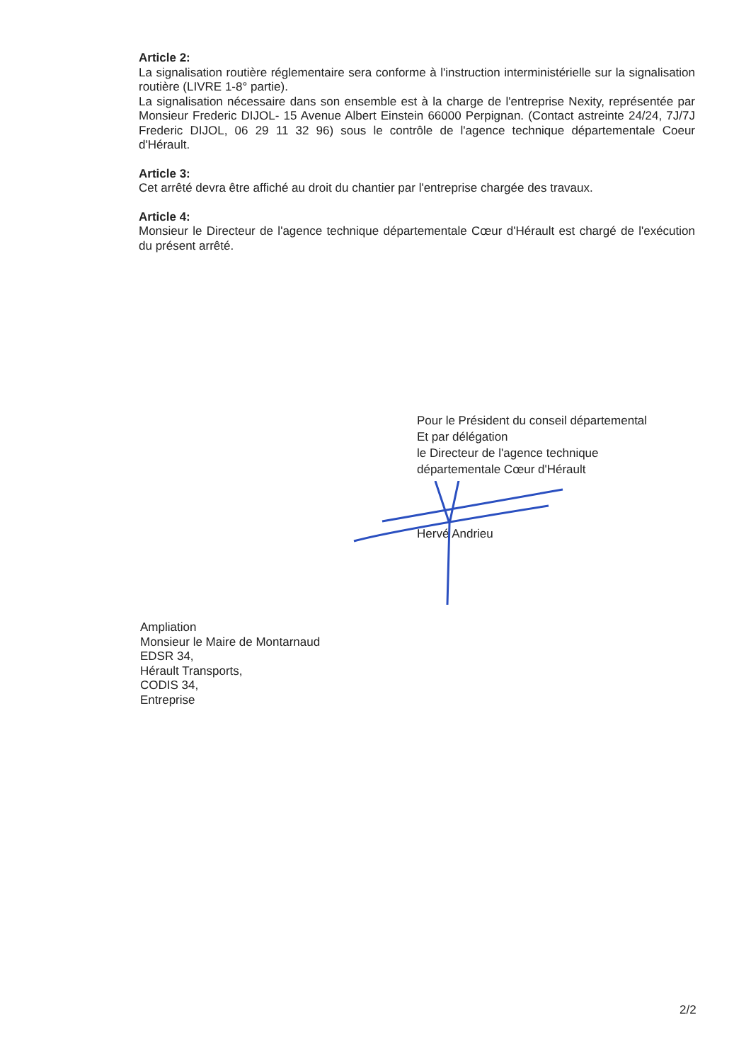Article 2:
La signalisation routière réglementaire sera conforme à l'instruction interministérielle sur la signalisation routière (LIVRE 1-8° partie).
La signalisation nécessaire dans son ensemble est à la charge de l'entreprise Nexity, représentée par Monsieur Frederic DIJOL- 15 Avenue Albert Einstein 66000 Perpignan. (Contact astreinte 24/24, 7J/7J Frederic DIJOL, 06 29 11 32 96) sous le contrôle de l'agence technique départementale Coeur d'Hérault.
Article 3:
Cet arrêté devra être affiché au droit du chantier par l'entreprise chargée des travaux.
Article 4:
Monsieur le Directeur de l'agence technique départementale Cœur d'Hérault est chargé de l'exécution du présent arrêté.
Pour le Président du conseil départemental
Et par délégation
le Directeur de l'agence technique
départementale Cœur d'Hérault
Hervé Andrieu
Ampliation
Monsieur le Maire de Montarnaud
EDSR 34,
Hérault Transports,
CODIS 34,
Entreprise
2/2